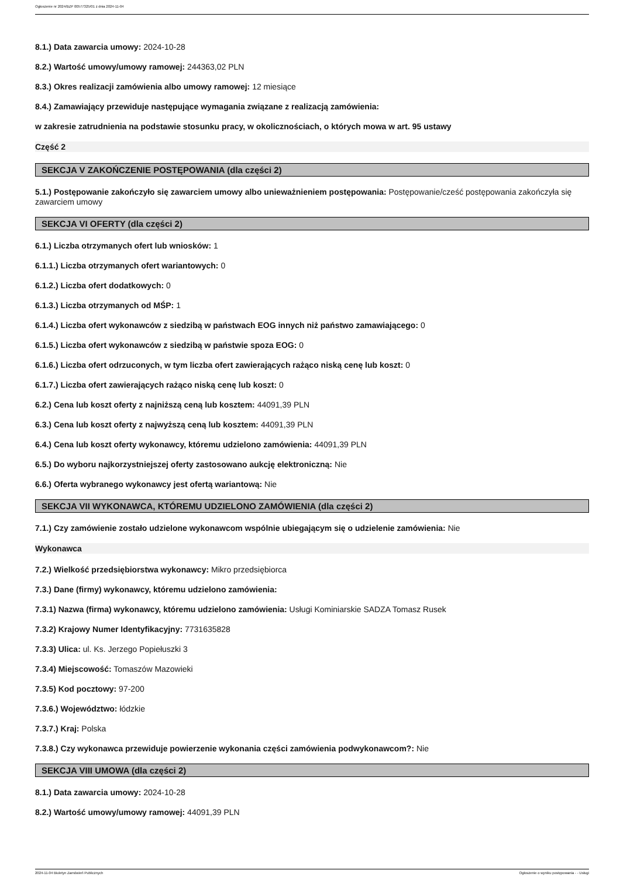Ogłoszenie nr 2024/BZP 00577325/01 z dnia 2024-11-04
8.1.) Data zawarcia umowy: 2024-10-28
8.2.) Wartość umowy/umowy ramowej: 244363,02 PLN
8.3.) Okres realizacji zamówienia albo umowy ramowej: 12 miesiące
8.4.) Zamawiający przewiduje następujące wymagania związane z realizacją zamówienia:
w zakresie zatrudnienia na podstawie stosunku pracy, w okolicznościach, o których mowa w art. 95 ustawy
Część 2
SEKCJA V ZAKOŃCZENIE POSTĘPOWANIA (dla części 2)
5.1.) Postępowanie zakończyło się zawarciem umowy albo unieważnieniem postępowania: Postępowanie/cześć postępowania zakończyła się zawarciem umowy
SEKCJA VI OFERTY (dla części 2)
6.1.) Liczba otrzymanych ofert lub wniosków: 1
6.1.1.) Liczba otrzymanych ofert wariantowych: 0
6.1.2.) Liczba ofert dodatkowych: 0
6.1.3.) Liczba otrzymanych od MŚP: 1
6.1.4.) Liczba ofert wykonawców z siedzibą w państwach EOG innych niż państwo zamawiającego: 0
6.1.5.) Liczba ofert wykonawców z siedzibą w państwie spoza EOG: 0
6.1.6.) Liczba ofert odrzuconych, w tym liczba ofert zawierających rażąco niską cenę lub koszt: 0
6.1.7.) Liczba ofert zawierających rażąco niską cenę lub koszt: 0
6.2.) Cena lub koszt oferty z najniższą ceną lub kosztem: 44091,39 PLN
6.3.) Cena lub koszt oferty z najwyższą ceną lub kosztem: 44091,39 PLN
6.4.) Cena lub koszt oferty wykonawcy, któremu udzielono zamówienia: 44091,39 PLN
6.5.) Do wyboru najkorzystniejszej oferty zastosowano aukcję elektroniczną: Nie
6.6.) Oferta wybranego wykonawcy jest ofertą wariantową: Nie
SEKCJA VII WYKONAWCA, KTÓREMU UDZIELONO ZAMÓWIENIA (dla części 2)
7.1.) Czy zamówienie zostało udzielone wykonawcom wspólnie ubiegającym się o udzielenie zamówienia: Nie
Wykonawca
7.2.) Wielkość przedsiębiorstwa wykonawcy: Mikro przedsiębiorca
7.3.) Dane (firmy) wykonawcy, któremu udzielono zamówienia:
7.3.1) Nazwa (firma) wykonawcy, któremu udzielono zamówienia: Usługi Kominiarskie SADZA Tomasz Rusek
7.3.2) Krajowy Numer Identyfikacyjny: 7731635828
7.3.3) Ulica: ul. Ks. Jerzego Popiełuszki 3
7.3.4) Miejscowość: Tomaszów Mazowieki
7.3.5) Kod pocztowy: 97-200
7.3.6.) Województwo: łódzkie
7.3.7.) Kraj: Polska
7.3.8.) Czy wykonawca przewiduje powierzenie wykonania części zamówienia podwykonawcom?: Nie
SEKCJA VIII UMOWA (dla części 2)
8.1.) Data zawarcia umowy: 2024-10-28
8.2.) Wartość umowy/umowy ramowej: 44091,39 PLN
2024-11-04 Biuletyn Zamówień Publicznych Ogłoszenie o wyniku postępowania - - Usługi